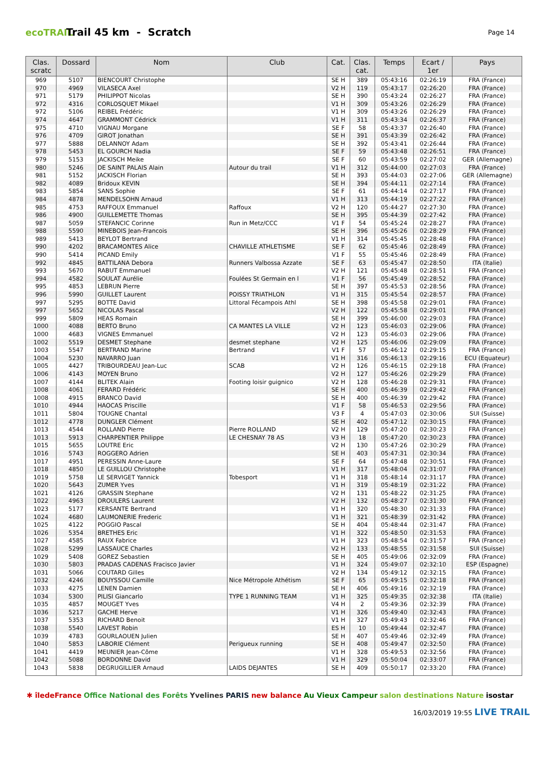ecoTRAIL
Trail 45 km - Scratch
Page 14
| Clas. scratc | Dossard | Nom | Club | Cat. | Clas. cat. | Temps | Ecart / 1er | Pays |
| --- | --- | --- | --- | --- | --- | --- | --- | --- |
| 969 | 5107 | BIENCOURT Christophe | | SE H | 389 | 05:43:16 | 02:26:19 | FRA (France) |
| 970 | 4969 | VILASECA Axel | | V2 H | 119 | 05:43:17 | 02:26:20 | FRA (France) |
| 971 | 5179 | PHILIPPOT Nicolas | | SE H | 390 | 05:43:24 | 02:26:27 | FRA (France) |
| 972 | 4316 | CORLOSQUET Mikael | | V1 H | 309 | 05:43:26 | 02:26:29 | FRA (France) |
| 972 | 5106 | REIBEL Frédéric | | V1 H | 309 | 05:43:26 | 02:26:29 | FRA (France) |
| 974 | 4647 | GRAMMONT Cédrick | | V1 H | 311 | 05:43:34 | 02:26:37 | FRA (France) |
| 975 | 4710 | VIGNAU Morgane | | SE F | 58 | 05:43:37 | 02:26:40 | FRA (France) |
| 976 | 4709 | GIROT Jonathan | | SE H | 391 | 05:43:39 | 02:26:42 | FRA (France) |
| 977 | 5888 | DELANNOY Adam | | SE H | 392 | 05:43:41 | 02:26:44 | FRA (France) |
| 978 | 5453 | EL GOURCH Nadia | | SE F | 59 | 05:43:48 | 02:26:51 | FRA (France) |
| 979 | 5153 | JACKISCH Meike | | SE F | 60 | 05:43:59 | 02:27:02 | GER (Allemagne) |
| 980 | 5246 | DE SAINT PALAIS Alain | Autour du trail | V1 H | 312 | 05:44:00 | 02:27:03 | FRA (France) |
| 981 | 5152 | JACKISCH Florian | | SE H | 393 | 05:44:03 | 02:27:06 | GER (Allemagne) |
| 982 | 4089 | Bridoux KEVIN | | SE H | 394 | 05:44:11 | 02:27:14 | FRA (France) |
| 983 | 5854 | SANS Sophie | | SE F | 61 | 05:44:14 | 02:27:17 | FRA (France) |
| 984 | 4878 | MENDELSOHN Arnaud | | V1 H | 313 | 05:44:19 | 02:27:22 | FRA (France) |
| 985 | 4753 | RAFFOUX Emmanuel | Raffoux | V2 H | 120 | 05:44:27 | 02:27:30 | FRA (France) |
| 986 | 4900 | GUILLEMETTE Thomas | | SE H | 395 | 05:44:39 | 02:27:42 | FRA (France) |
| 987 | 5059 | STEFANCIC Corinne | Run in Metz/CCC | V1 F | 54 | 05:45:24 | 02:28:27 | FRA (France) |
| 988 | 5590 | MINEBOIS Jean-Francois | | SE H | 396 | 05:45:26 | 02:28:29 | FRA (France) |
| 989 | 5413 | BEYLOT Bertrand | | V1 H | 314 | 05:45:45 | 02:28:48 | FRA (France) |
| 990 | 4202 | BRACAMONTES Alice | CHAVILLE ATHLETISME | SE F | 62 | 05:45:46 | 02:28:49 | FRA (France) |
| 990 | 5414 | PICAND Emily | | V1 F | 55 | 05:45:46 | 02:28:49 | FRA (France) |
| 992 | 4845 | BATTILANA Debora | Runners Valbossa Azzate | SE F | 63 | 05:45:47 | 02:28:50 | ITA (Italie) |
| 993 | 5670 | RABUT Emmanuel | | V2 H | 121 | 05:45:48 | 02:28:51 | FRA (France) |
| 994 | 4582 | SOULAT Aurélie | Foulées St Germain en l | V1 F | 56 | 05:45:49 | 02:28:52 | FRA (France) |
| 995 | 4853 | LEBRUN Pierre | | SE H | 397 | 05:45:53 | 02:28:56 | FRA (France) |
| 996 | 5990 | GUILLET Laurent | POISSY TRIATHLON | V1 H | 315 | 05:45:54 | 02:28:57 | FRA (France) |
| 997 | 5295 | BOTTE David | Littoral Fécampois Athl | SE H | 398 | 05:45:58 | 02:29:01 | FRA (France) |
| 997 | 5652 | NICOLAS Pascal | | V2 H | 122 | 05:45:58 | 02:29:01 | FRA (France) |
| 999 | 5809 | HEAS Romain | | SE H | 399 | 05:46:00 | 02:29:03 | FRA (France) |
| 1000 | 4088 | BERTO Bruno | CA MANTES LA VILLE | V2 H | 123 | 05:46:03 | 02:29:06 | FRA (France) |
| 1000 | 4683 | VIGNES Emmanuel | | V2 H | 123 | 05:46:03 | 02:29:06 | FRA (France) |
| 1002 | 5519 | DESMET Stephane | desmet stephane | V2 H | 125 | 05:46:06 | 02:29:09 | FRA (France) |
| 1003 | 5547 | BERTRAND Marine | Bertrand | V1 F | 57 | 05:46:12 | 02:29:15 | FRA (France) |
| 1004 | 5230 | NAVARRO Juan | | V1 H | 316 | 05:46:13 | 02:29:16 | ECU (Equateur) |
| 1005 | 4427 | TRIBOURDEAU Jean-Luc | SCAB | V2 H | 126 | 05:46:15 | 02:29:18 | FRA (France) |
| 1006 | 4143 | MOYEN Bruno | | V2 H | 127 | 05:46:26 | 02:29:29 | FRA (France) |
| 1007 | 4144 | BLITEK Alain | Footing loisir guignico | V2 H | 128 | 05:46:28 | 02:29:31 | FRA (France) |
| 1008 | 4061 | FERARD Frédéric | | SE H | 400 | 05:46:39 | 02:29:42 | FRA (France) |
| 1008 | 4915 | BRANCO David | | SE H | 400 | 05:46:39 | 02:29:42 | FRA (France) |
| 1010 | 4944 | HAOCAS Priscille | | V1 F | 58 | 05:46:53 | 02:29:56 | FRA (France) |
| 1011 | 5804 | TOUGNE Chantal | | V3 F | 4 | 05:47:03 | 02:30:06 | SUI (Suisse) |
| 1012 | 4778 | DUNGLER Clément | | SE H | 402 | 05:47:12 | 02:30:15 | FRA (France) |
| 1013 | 4544 | ROLLAND Pierre | Pierre ROLLAND | V2 H | 129 | 05:47:20 | 02:30:23 | FRA (France) |
| 1013 | 5913 | CHARPENTIER Philippe | LE CHESNAY 78 AS | V3 H | 18 | 05:47:20 | 02:30:23 | FRA (France) |
| 1015 | 5655 | LOUTRE Eric | | V2 H | 130 | 05:47:26 | 02:30:29 | FRA (France) |
| 1016 | 5743 | ROGGERO Adrien | | SE H | 403 | 05:47:31 | 02:30:34 | FRA (France) |
| 1017 | 4951 | PERESSIN Anne-Laure | | SE F | 64 | 05:47:48 | 02:30:51 | FRA (France) |
| 1018 | 4850 | LE GUILLOU Christophe | | V1 H | 317 | 05:48:04 | 02:31:07 | FRA (France) |
| 1019 | 5758 | LE SERVIGET Yannick | Tobesport | V1 H | 318 | 05:48:14 | 02:31:17 | FRA (France) |
| 1020 | 5643 | ZUMER Yves | | V1 H | 319 | 05:48:19 | 02:31:22 | FRA (France) |
| 1021 | 4126 | GRASSIN Stephane | | V2 H | 131 | 05:48:22 | 02:31:25 | FRA (France) |
| 1022 | 4963 | DROULERS Laurent | | V2 H | 132 | 05:48:27 | 02:31:30 | FRA (France) |
| 1023 | 5177 | KERSANTE Bertrand | | V1 H | 320 | 05:48:30 | 02:31:33 | FRA (France) |
| 1024 | 4680 | LAUMONERIE Frederic | | V1 H | 321 | 05:48:39 | 02:31:42 | FRA (France) |
| 1025 | 4122 | POGGIO Pascal | | SE H | 404 | 05:48:44 | 02:31:47 | FRA (France) |
| 1026 | 5354 | BRETHES Eric | | V1 H | 322 | 05:48:50 | 02:31:53 | FRA (France) |
| 1027 | 4585 | RAUX Fabrice | | V1 H | 323 | 05:48:54 | 02:31:57 | FRA (France) |
| 1028 | 5299 | LASSAUCE Charles | | V2 H | 133 | 05:48:55 | 02:31:58 | SUI (Suisse) |
| 1029 | 5408 | GOREZ Sebastien | | SE H | 405 | 05:49:06 | 02:32:09 | FRA (France) |
| 1030 | 5803 | PRADAS CADENAS Fracisco Javier | | V1 H | 324 | 05:49:07 | 02:32:10 | ESP (Espagne) |
| 1031 | 5066 | COUTARD Gilles | | V2 H | 134 | 05:49:12 | 02:32:15 | FRA (France) |
| 1032 | 4246 | BOUYSSOU Camille | Nice Métropole Athétism | SE F | 65 | 05:49:15 | 02:32:18 | FRA (France) |
| 1033 | 4275 | LENEN Damien | | SE H | 406 | 05:49:16 | 02:32:19 | FRA (France) |
| 1034 | 5300 | PILISI Giancarlo | TYPE 1 RUNNING TEAM | V1 H | 325 | 05:49:35 | 02:32:38 | ITA (Italie) |
| 1035 | 4857 | MOUGET Yves | | V4 H | 2 | 05:49:36 | 02:32:39 | FRA (France) |
| 1036 | 5217 | GACHE Herve | | V1 H | 326 | 05:49:40 | 02:32:43 | FRA (France) |
| 1037 | 5353 | RICHARD Benoit | | V1 H | 327 | 05:49:43 | 02:32:46 | FRA (France) |
| 1038 | 5540 | LAVEST Robin | | ES H | 10 | 05:49:44 | 02:32:47 | FRA (France) |
| 1039 | 4783 | GOURLAOUEN Julien | | SE H | 407 | 05:49:46 | 02:32:49 | FRA (France) |
| 1040 | 5853 | LABORIE Clément | Perigueux running | SE H | 408 | 05:49:47 | 02:32:50 | FRA (France) |
| 1041 | 4419 | MEUNIER Jean-Côme | | V1 H | 328 | 05:49:53 | 02:32:56 | FRA (France) |
| 1042 | 5088 | BORDONNE David | | V1 H | 329 | 05:50:04 | 02:33:07 | FRA (France) |
| 1043 | 5838 | DEGRUGILLIER Arnaud | LAIDS DEJANTES | SE H | 409 | 05:50:17 | 02:33:20 | FRA (France) |
✱ îledeFrance Office National des Forêts Yvelines PARIS new balance Au Vieux Campeur salon destinations Nature isostar
16/03/2019 19:55 LIVE TRAIL